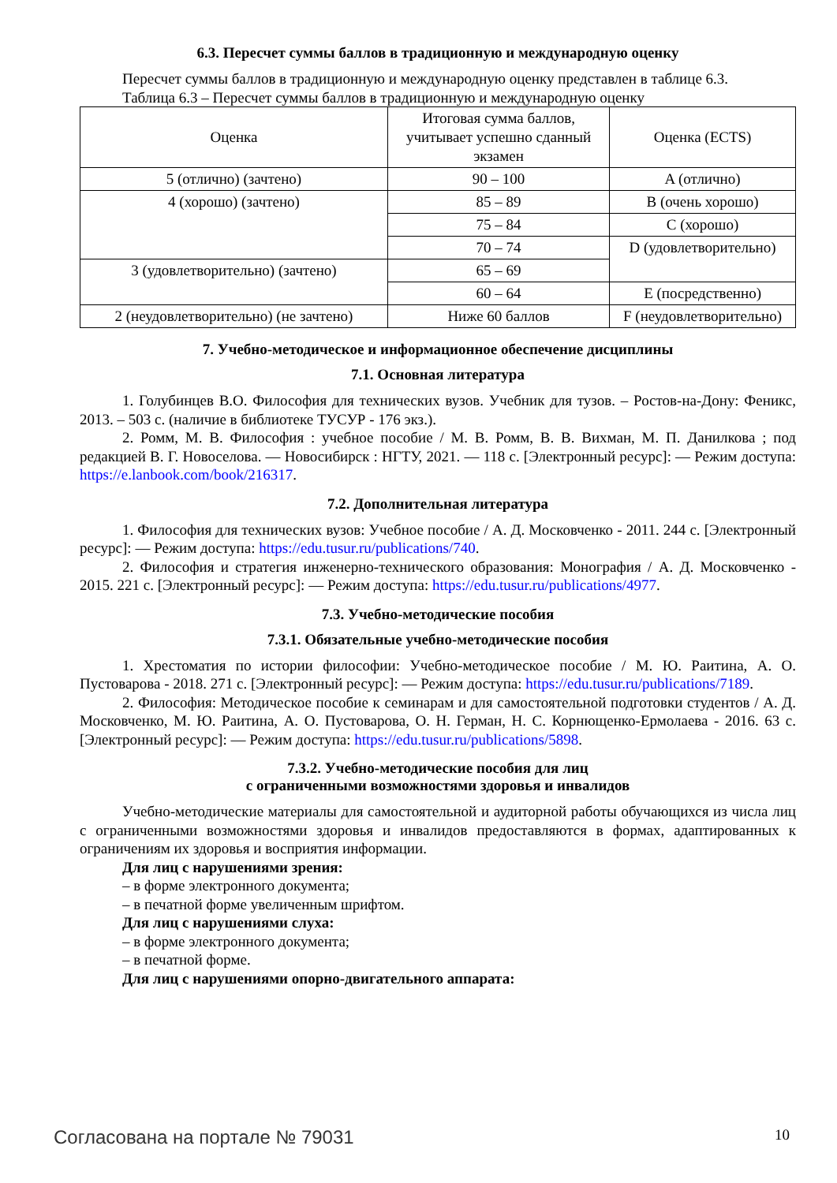6.3. Пересчет суммы баллов в традиционную и международную оценку
Пересчет суммы баллов в традиционную и международную оценку представлен в таблице 6.3.
Таблица 6.3 – Пересчет суммы баллов в традиционную и международную оценку
| Оценка | Итоговая сумма баллов, учитывает успешно сданный экзамен | Оценка (ECTS) |
| 5 (отлично) (зачтено) | 90 – 100 | A (отлично) |
| 4 (хорошо) (зачтено) | 85 – 89 | B (очень хорошо) |
| | 75 – 84 | C (хорошо) |
| | 70 – 74 | D (удовлетворительно) |
| 3 (удовлетворительно) (зачтено) | 65 – 69 | |
| | 60 – 64 | E (посредственно) |
| 2 (неудовлетворительно) (не зачтено) | Ниже 60 баллов | F (неудовлетворительно) |
7. Учебно-методическое и информационное обеспечение дисциплины
7.1. Основная литература
1. Голубинцев В.О. Философия для технических вузов. Учебник для тузов. – Ростов-на-Дону: Феникс, 2013. – 503 с. (наличие в библиотеке ТУСУР - 176 экз.).
2. Ромм, М. В. Философия : учебное пособие / М. В. Ромм, В. В. Вихман, М. П. Данилкова ; под редакцией В. Г. Новоселова. — Новосибирск : НГТУ, 2021. — 118 с. [Электронный ресурс]: — Режим доступа: https://e.lanbook.com/book/216317.
7.2. Дополнительная литература
1. Философия для технических вузов: Учебное пособие / А. Д. Московченко - 2011. 244 с. [Электронный ресурс]: — Режим доступа: https://edu.tusur.ru/publications/740.
2. Философия и стратегия инженерно-технического образования: Монография / А. Д. Московченко - 2015. 221 с. [Электронный ресурс]: — Режим доступа: https://edu.tusur.ru/publications/4977.
7.3. Учебно-методические пособия
7.3.1. Обязательные учебно-методические пособия
1. Хрестоматия по истории философии: Учебно-методическое пособие / М. Ю. Раитина, А. О. Пустоварова - 2018. 271 с. [Электронный ресурс]: — Режим доступа: https://edu.tusur.ru/publications/7189.
2. Философия: Методическое пособие к семинарам и для самостоятельной подготовки студентов / А. Д. Московченко, М. Ю. Раитина, А. О. Пустоварова, О. Н. Герман, Н. С. Корнющенко-Ермолаева - 2016. 63 с. [Электронный ресурс]: — Режим доступа: https://edu.tusur.ru/publications/5898.
7.3.2. Учебно-методические пособия для лиц
с ограниченными возможностями здоровья и инвалидов
Учебно-методические материалы для самостоятельной и аудиторной работы обучающихся из числа лиц с ограниченными возможностями здоровья и инвалидов предоставляются в формах, адаптированных к ограничениям их здоровья и восприятия информации.
Для лиц с нарушениями зрения:
– в форме электронного документа;
– в печатной форме увеличенным шрифтом.
Для лиц с нарушениями слуха:
– в форме электронного документа;
– в печатной форме.
Для лиц с нарушениями опорно-двигательного аппарата:
Согласована на портале № 79031 10